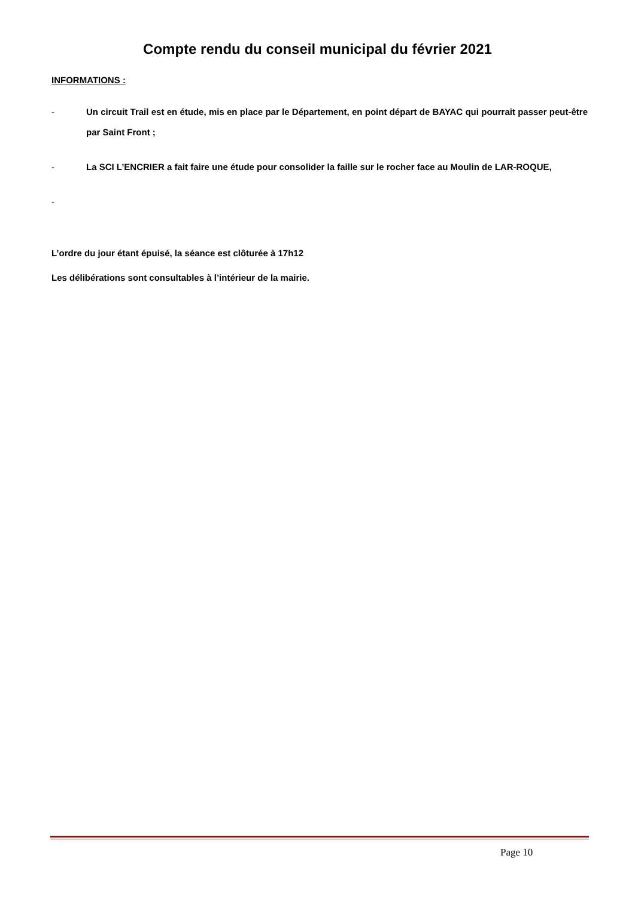Compte rendu du conseil municipal du février 2021
INFORMATIONS :
- Un circuit Trail est en étude, mis en place par le Département, en point départ de BAYAC qui pourrait passer peut-être par Saint Front ;
- La SCI L’ENCRIER a fait faire une étude pour consolider la faille sur le rocher face au Moulin de LAR-ROQUE,
-
L’ordre du jour étant épuisé, la séance est clôturée à 17h12
Les délibérations sont consultables à l’intérieur de la mairie.
Page 10